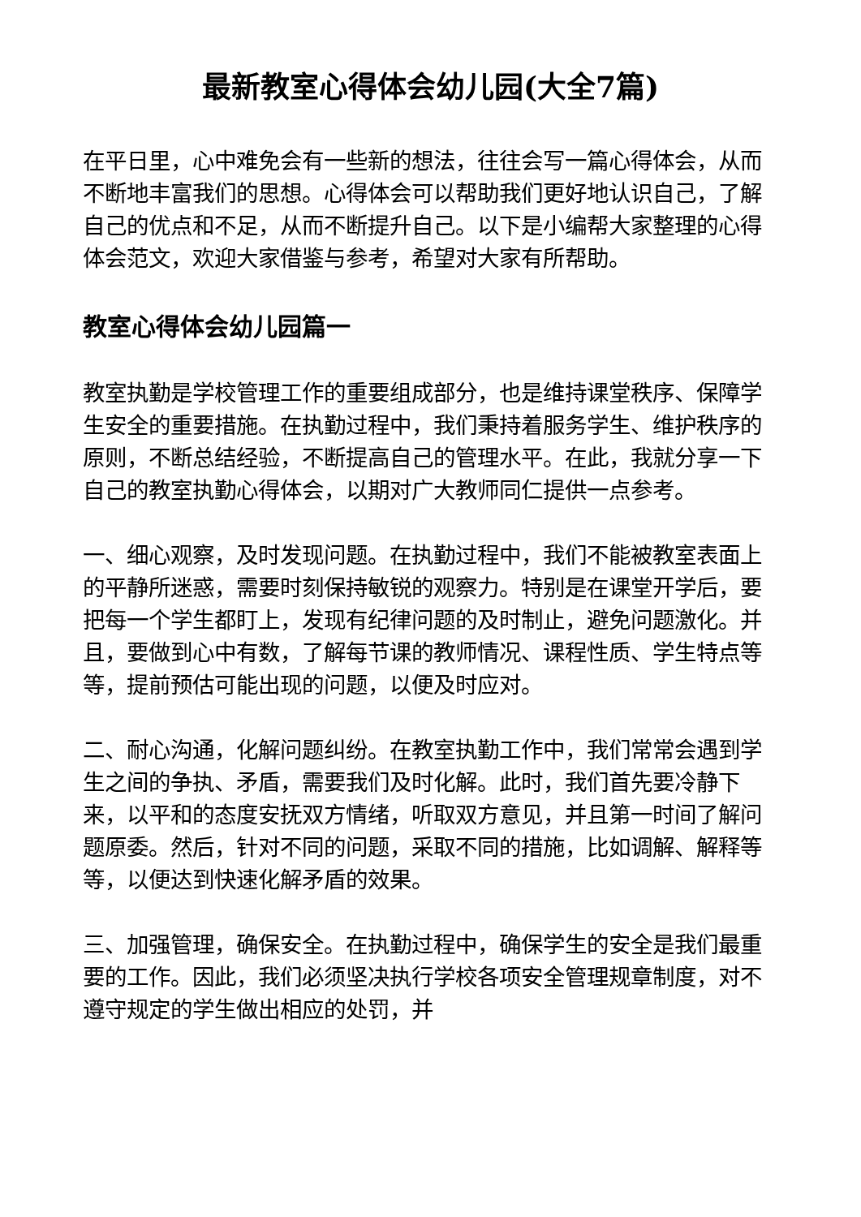最新教室心得体会幼儿园(大全7篇)
在平日里，心中难免会有一些新的想法，往往会写一篇心得体会，从而不断地丰富我们的思想。心得体会可以帮助我们更好地认识自己，了解自己的优点和不足，从而不断提升自己。以下是小编帮大家整理的心得体会范文，欢迎大家借鉴与参考，希望对大家有所帮助。
教室心得体会幼儿园篇一
教室执勤是学校管理工作的重要组成部分，也是维持课堂秩序、保障学生安全的重要措施。在执勤过程中，我们秉持着服务学生、维护秩序的原则，不断总结经验，不断提高自己的管理水平。在此，我就分享一下自己的教室执勤心得体会，以期对广大教师同仁提供一点参考。
一、细心观察，及时发现问题。在执勤过程中，我们不能被教室表面上的平静所迷惑，需要时刻保持敏锐的观察力。特别是在课堂开学后，要把每一个学生都盯上，发现有纪律问题的及时制止，避免问题激化。并且，要做到心中有数，了解每节课的教师情况、课程性质、学生特点等等，提前预估可能出现的问题，以便及时应对。
二、耐心沟通，化解问题纠纷。在教室执勤工作中，我们常常会遇到学生之间的争执、矛盾，需要我们及时化解。此时，我们首先要冷静下来，以平和的态度安抚双方情绪，听取双方意见，并且第一时间了解问题原委。然后，针对不同的问题，采取不同的措施，比如调解、解释等等，以便达到快速化解矛盾的效果。
三、加强管理，确保安全。在执勤过程中，确保学生的安全是我们最重要的工作。因此，我们必须坚决执行学校各项安全管理规章制度，对不遵守规定的学生做出相应的处罚，并